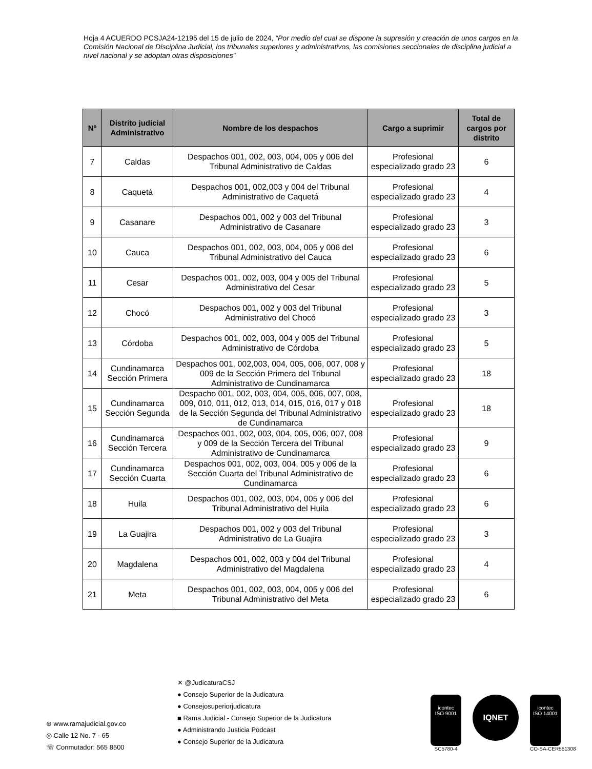Hoja 4 ACUERDO PCSJA24-12195 del 15 de julio de 2024, “Por medio del cual se dispone la supresión y creación de unos cargos en la Comisión Nacional de Disciplina Judicial, los tribunales superiores y administrativos, las comisiones seccionales de disciplina judicial a nivel nacional y se adoptan otras disposiciones”
| Nº | Distrito judicial Administrativo | Nombre de los despachos | Cargo a suprimir | Total de cargos por distrito |
| --- | --- | --- | --- | --- |
| 7 | Caldas | Despachos 001, 002, 003, 004, 005 y 006 del Tribunal Administrativo de Caldas | Profesional especializado grado 23 | 6 |
| 8 | Caquetá | Despachos 001, 002,003 y 004 del Tribunal Administrativo de Caquetá | Profesional especializado grado 23 | 4 |
| 9 | Casanare | Despachos 001, 002 y 003 del Tribunal Administrativo de Casanare | Profesional especializado grado 23 | 3 |
| 10 | Cauca | Despachos 001, 002, 003, 004, 005 y 006 del Tribunal Administrativo del Cauca | Profesional especializado grado 23 | 6 |
| 11 | Cesar | Despachos 001, 002, 003, 004 y 005 del Tribunal Administrativo del Cesar | Profesional especializado grado 23 | 5 |
| 12 | Chocó | Despachos 001, 002 y 003 del Tribunal Administrativo del Chocó | Profesional especializado grado 23 | 3 |
| 13 | Córdoba | Despachos 001, 002, 003, 004 y 005 del Tribunal Administrativo de Córdoba | Profesional especializado grado 23 | 5 |
| 14 | Cundinamarca Sección Primera | Despachos 001, 002,003, 004, 005, 006, 007, 008 y 009 de la Sección Primera del Tribunal Administrativo de Cundinamarca | Profesional especializado grado 23 | 18 |
| 15 | Cundinamarca Sección Segunda | Despacho 001, 002, 003, 004, 005, 006, 007, 008, 009, 010, 011, 012, 013, 014, 015, 016, 017 y 018 de la Sección Segunda del Tribunal Administrativo de Cundinamarca | Profesional especializado grado 23 | 18 |
| 16 | Cundinamarca Sección Tercera | Despachos 001, 002, 003, 004, 005, 006, 007, 008 y 009 de la Sección Tercera del Tribunal Administrativo de Cundinamarca | Profesional especializado grado 23 | 9 |
| 17 | Cundinamarca Sección Cuarta | Despachos 001, 002, 003, 004, 005 y 006 de la Sección Cuarta del Tribunal Administrativo de Cundinamarca | Profesional especializado grado 23 | 6 |
| 18 | Huila | Despachos 001, 002, 003, 004, 005 y 006 del Tribunal Administrativo del Huila | Profesional especializado grado 23 | 6 |
| 19 | La Guajira | Despachos 001, 002 y 003 del Tribunal Administrativo de La Guajira | Profesional especializado grado 23 | 3 |
| 20 | Magdalena | Despachos 001, 002, 003 y 004 del Tribunal Administrativo del Magdalena | Profesional especializado grado 23 | 4 |
| 21 | Meta | Despachos 001, 002, 003, 004, 005 y 006 del Tribunal Administrativo del Meta | Profesional especializado grado 23 | 6 |
⊕ www.ramajudicial.gov.co
◎ Calle 12 No. 7 - 65
☏ Conmutador: 565 8500
✕ @JudicaturaCSJ
● Consejo Superior de la Judicatura
● Consejosuperiorjudicatura
■ Rama Judicial - Consejo Superior de la Judicatura
● Administrando Justicia Podcast
● Consejo Superior de la Judicatura
icontec
ISO 9001
SC5780-4
IQNET
icontec
ISO 14001
CO-SA-CER551308